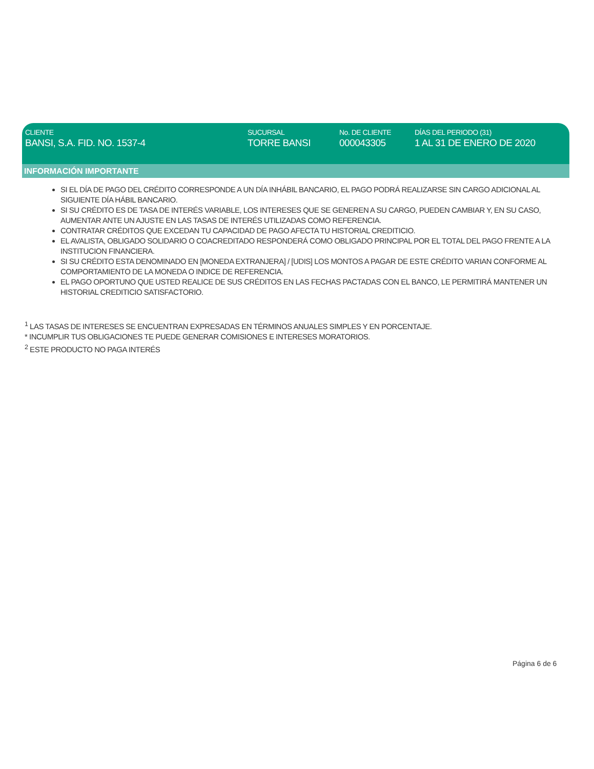CLIENTE
BANSI, S.A. FID. NO. 1537-4
SUCURSAL
TORRE BANSI
No. DE CLIENTE
000043305
DÍAS DEL PERIODO (31)
1 AL 31 DE ENERO DE 2020
INFORMACIÓN IMPORTANTE
SI EL DÍA DE PAGO DEL CRÉDITO CORRESPONDE A UN DÍA INHÁBIL BANCARIO, EL PAGO PODRÁ REALIZARSE SIN CARGO ADICIONAL AL SIGUIENTE DÍA HÁBIL BANCARIO.
SI SU CRÉDITO ES DE TASA DE INTERÉS VARIABLE, LOS INTERESES QUE SE GENEREN A SU CARGO, PUEDEN CAMBIAR Y, EN SU CASO, AUMENTAR ANTE UN AJUSTE EN LAS TASAS DE INTERÉS UTILIZADAS COMO REFERENCIA.
CONTRATAR CRÉDITOS QUE EXCEDAN TU CAPACIDAD DE PAGO AFECTA TU HISTORIAL CREDITICIO.
EL AVALISTA, OBLIGADO SOLIDARIO O COACREDITADO RESPONDERÁ COMO OBLIGADO PRINCIPAL POR EL TOTAL DEL PAGO FRENTE A LA INSTITUCION FINANCIERA.
SI SU CRÉDITO ESTA DENOMINADO EN [MONEDA EXTRANJERA] / [UDIS] LOS MONTOS A PAGAR DE ESTE CRÉDITO VARIAN CONFORME AL COMPORTAMIENTO DE LA MONEDA O INDICE DE REFERENCIA.
EL PAGO OPORTUNO QUE USTED REALICE DE SUS CRÉDITOS EN LAS FECHAS PACTADAS CON EL BANCO, LE PERMITIRÁ MANTENER UN HISTORIAL CREDITICIO SATISFACTORIO.
<sup>1</sup> LAS TASAS DE INTERESES SE ENCUENTRAN EXPRESADAS EN TÉRMINOS ANUALES SIMPLES Y EN PORCENTAJE.
* INCUMPLIR TUS OBLIGACIONES TE PUEDE GENERAR COMISIONES E INTERESES MORATORIOS.
<sup>2</sup> ESTE PRODUCTO NO PAGA INTERÉS
Página 6 de 6